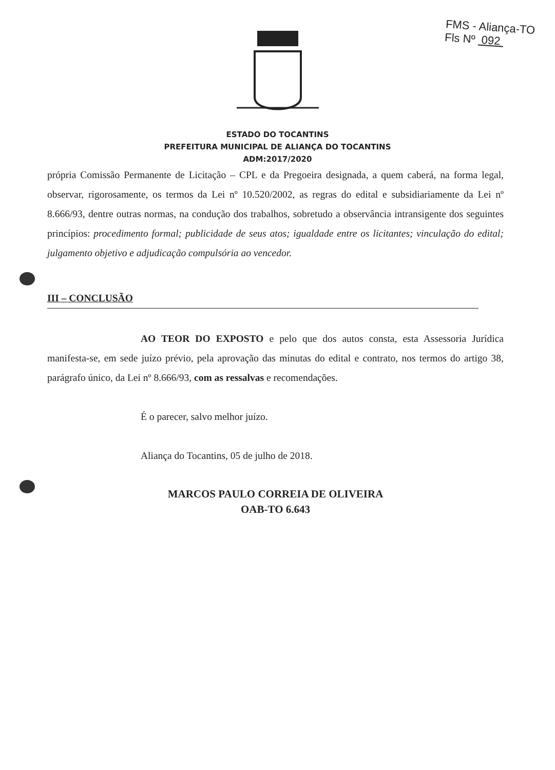FMS - Aliança-TO
Fls Nº 092
ESTADO DO TOCANTINS
PREFEITURA MUNICIPAL DE ALIANÇA DO TOCANTINS
ADM:2017/2020
própria Comissão Permanente de Licitação – CPL e da Pregoeira designada, a quem caberá, na forma legal, observar, rigorosamente, os termos da Lei nº 10.520/2002, as regras do edital e subsidiariamente da Lei nº 8.666/93, dentre outras normas, na condução dos trabalhos, sobretudo a observância intransigente dos seguintes princípios: procedimento formal; publicidade de seus atos; igualdade entre os licitantes; vinculação do edital; julgamento objetivo e adjudicação compulsória ao vencedor.
III – CONCLUSÃO
AO TEOR DO EXPOSTO e pelo que dos autos consta, esta Assessoria Jurídica manifesta-se, em sede juízo prévio, pela aprovação das minutas do edital e contrato, nos termos do artigo 38, parágrafo único, da Lei nº 8.666/93, com as ressalvas e recomendações.
É o parecer, salvo melhor juízo.
Aliança do Tocantins, 05 de julho de 2018.
MARCOS PAULO CORREIA DE OLIVEIRA
OAB-TO 6.643